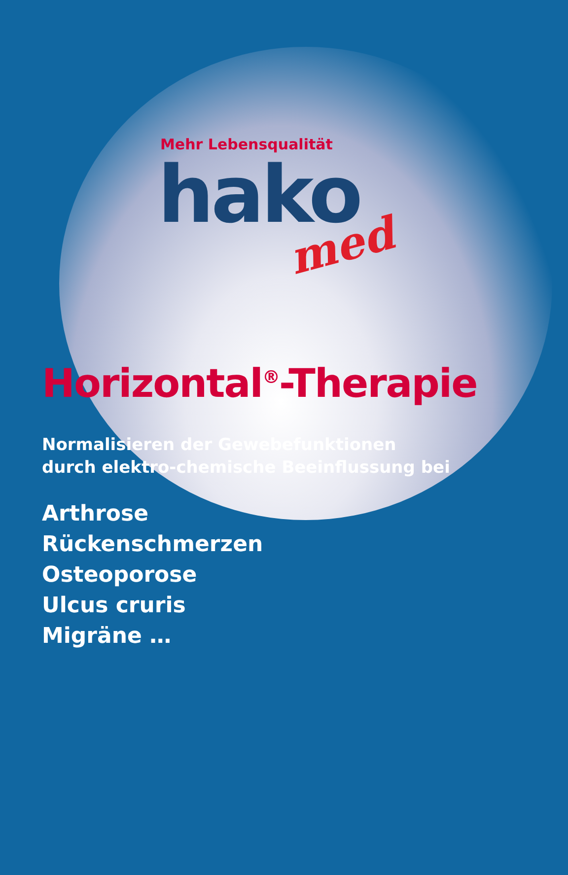Mehr Lebensqualität
hako
med
Horizontal<sup>®</sup>-Therapie
Normalisieren der Gewebefunktionen
durch elektro-chemische Beeinflussung bei
Arthrose
Rückenschmerzen
Osteoporose
Ulcus cruris
Migräne …